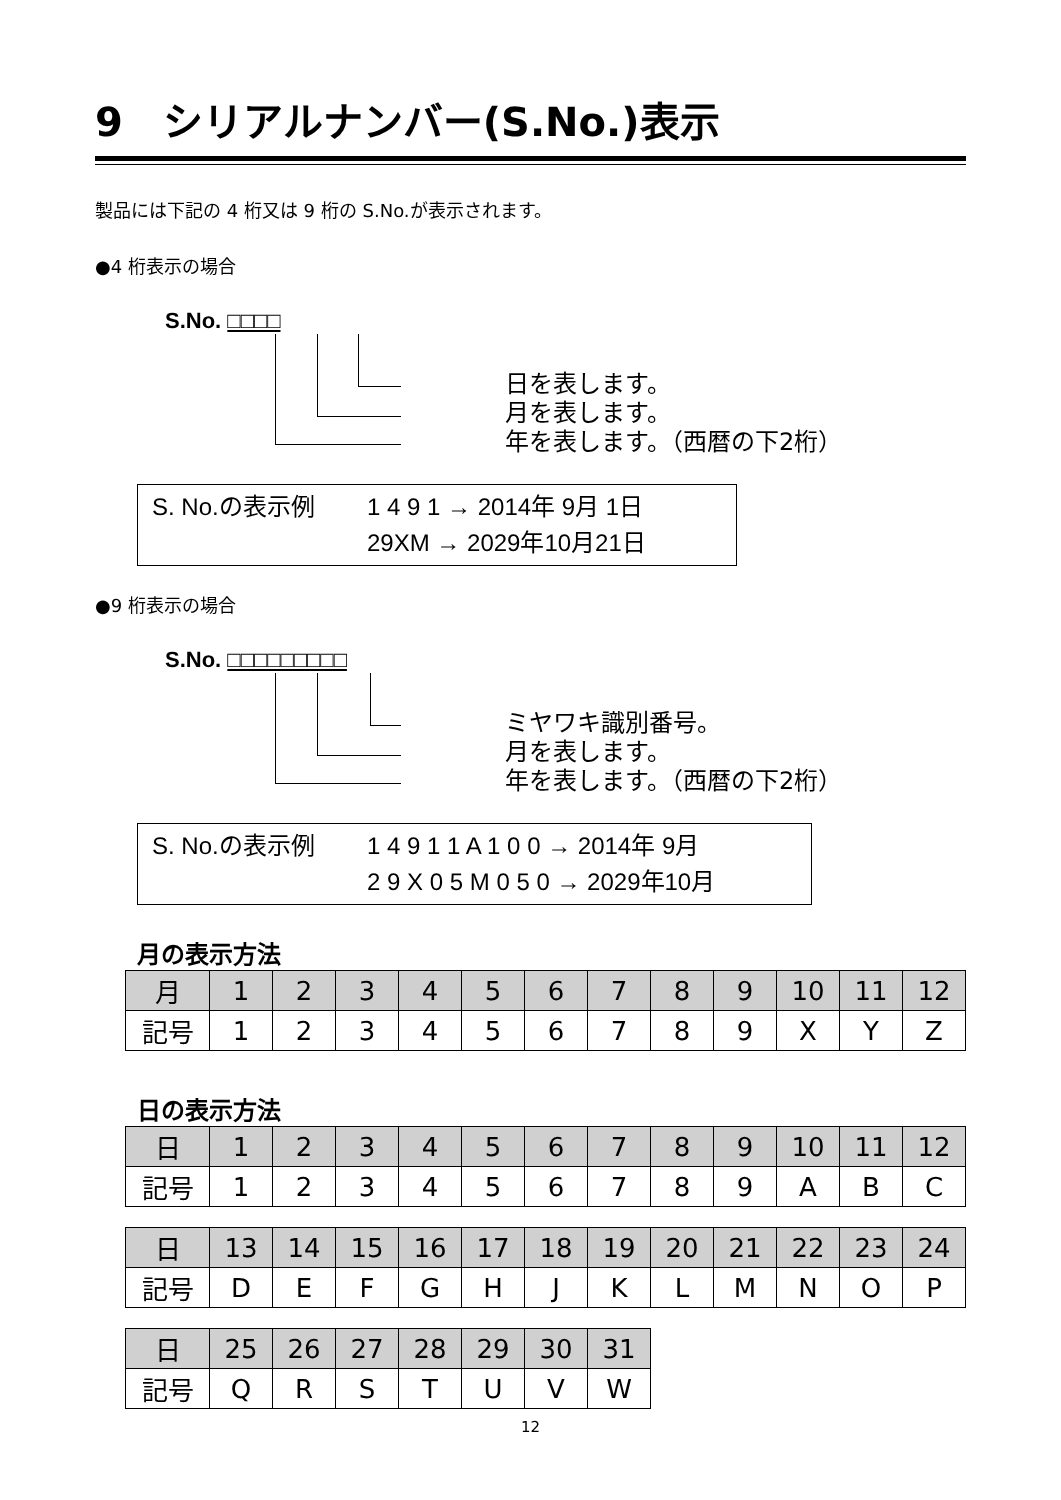9　シリアルナンバー(S.No.)表示
製品には下記の 4 桁又は 9 桁の S.No.が表示されます。
●4 桁表示の場合
S.No. □□□□
日を表します。
月を表します。
年を表します。（西暦の下2桁）
S. No.の表示例 1 4 9 1 → 2014年 9月 1日
29XM → 2029年10月21日
●9 桁表示の場合
S.No. □□□□□□□□□
ミヤワキ識別番号。
月を表します。
年を表します。（西暦の下2桁）
S. No.の表示例 1 4 9 1 1 A 1 0 0 → 2014年 9月
2 9 X 0 5 M 0 5 0 → 2029年10月
月の表示方法
| 月 | 1 | 2 | 3 | 4 | 5 | 6 | 7 | 8 | 9 | 10 | 11 | 12 |
| 記号 | 1 | 2 | 3 | 4 | 5 | 6 | 7 | 8 | 9 | X | Y | Z |
日の表示方法
| 日 | 1 | 2 | 3 | 4 | 5 | 6 | 7 | 8 | 9 | 10 | 11 | 12 |
| 記号 | 1 | 2 | 3 | 4 | 5 | 6 | 7 | 8 | 9 | A | B | C |
| 日 | 13 | 14 | 15 | 16 | 17 | 18 | 19 | 20 | 21 | 22 | 23 | 24 |
| 記号 | D | E | F | G | H | J | K | L | M | N | O | P |
| 日 | 25 | 26 | 27 | 28 | 29 | 30 | 31 |
| 記号 | Q | R | S | T | U | V | W |
12